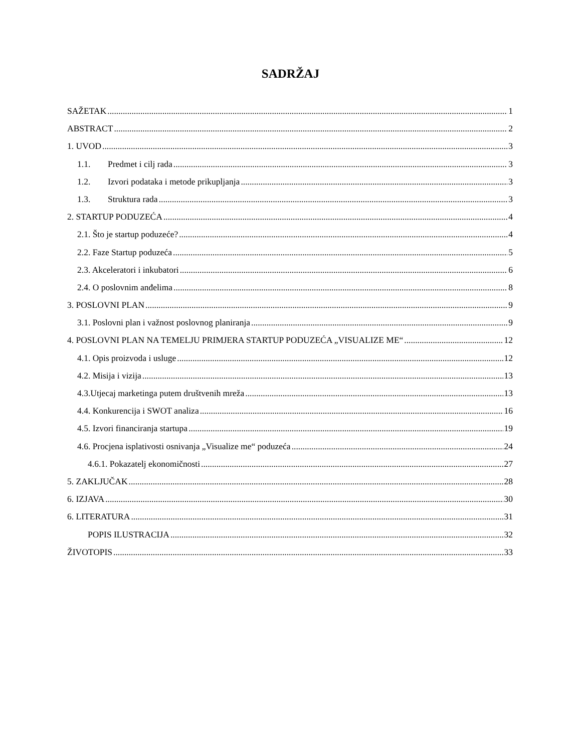SADRŽAJ
SAŽETAK 1
ABSTRACT 2
1. UVOD 3
1.1. Predmet i cilj rada 3
1.2. Izvori podataka i metode prikupljanja 3
1.3. Struktura rada 3
2. STARTUP PODUZEĆA 4
2.1. Što je startup poduzeće? 4
2.2. Faze Startup poduzeća 5
2.3. Akceleratori i inkubatori 6
2.4. O poslovnim anđelima 8
3. POSLOVNI PLAN 9
3.1. Poslovni plan i važnost poslovnog planiranja 9
4. POSLOVNI PLAN NA TEMELJU PRIMJERA STARTUP PODUZEĆA „VISUALIZE ME“ 12
4.1. Opis proizvoda i usluge 12
4.2. Misija i vizija 13
4.3.Utjecaj marketinga putem društvenih mreža 13
4.4. Konkurencija i SWOT analiza 16
4.5. Izvori financiranja startupa 19
4.6. Procjena isplativosti osnivanja „Visualize me“ poduzeća 24
4.6.1. Pokazatelj ekonomičnosti 27
5. ZAKLJUČAK 28
6. IZJAVA 30
6. LITERATURA 31
POPIS ILUSTRACIJA 32
ŽIVOTOPIS 33